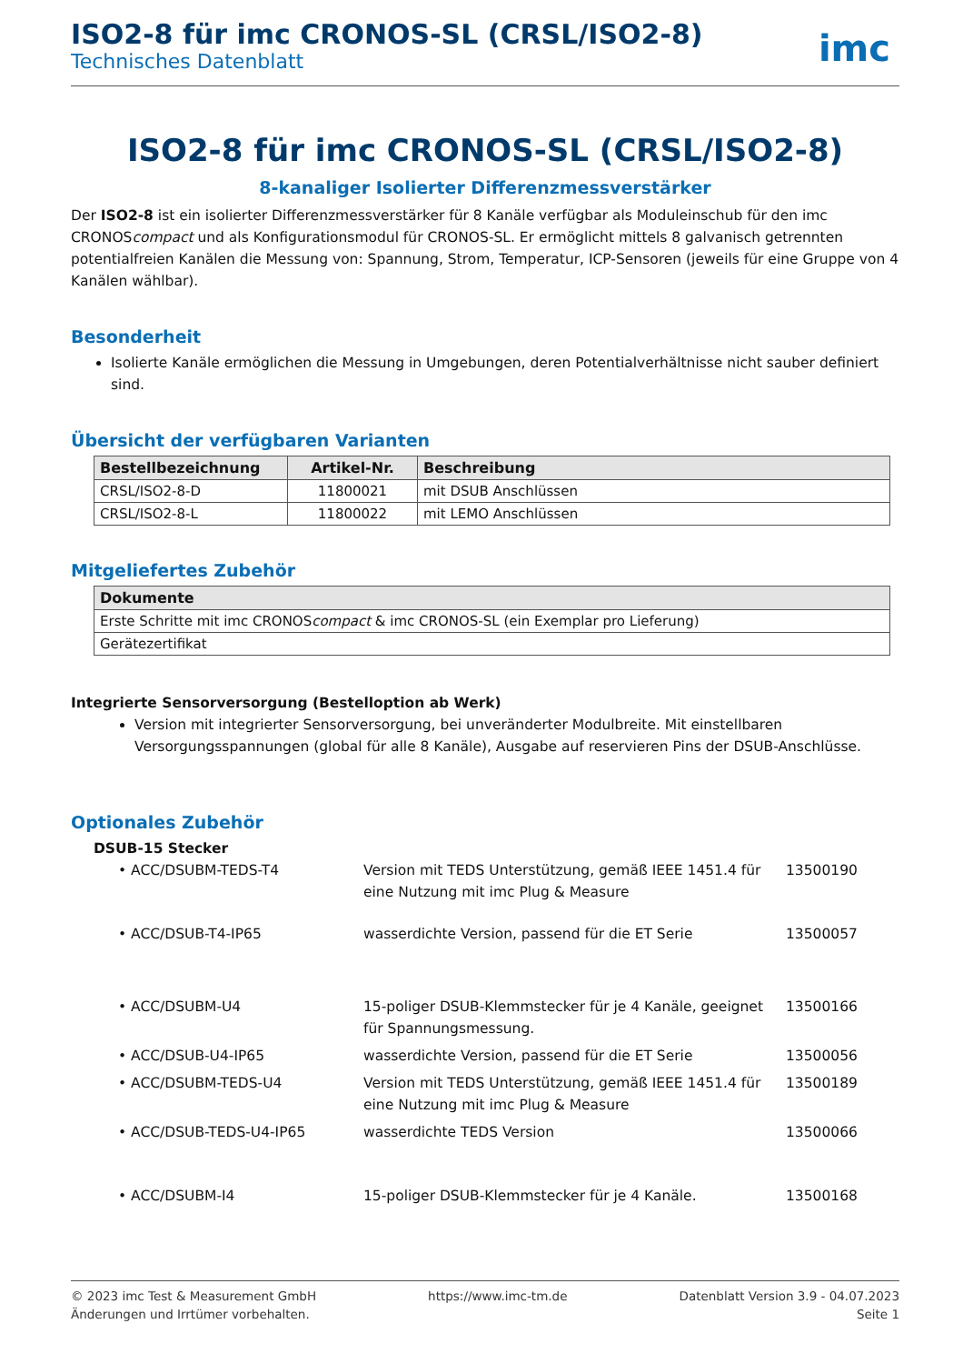ISO2-8 für imc CRONOS-SL (CRSL/ISO2-8)
Technisches Datenblatt
imc
ISO2-8 für imc CRONOS-SL (CRSL/ISO2-8)
8-kanaliger Isolierter Differenzmessverstärker
Der ISO2-8 ist ein isolierter Differenzmessverstärker für 8 Kanäle verfügbar als Moduleinschub für den imc CRONOScompact und als Konfigurationsmodul für CRONOS-SL. Er ermöglicht mittels 8 galvanisch getrennten potentialfreien Kanälen die Messung von: Spannung, Strom, Temperatur, ICP-Sensoren (jeweils für eine Gruppe von 4 Kanälen wählbar).
Besonderheit
Isolierte Kanäle ermöglichen die Messung in Umgebungen, deren Potentialverhältnisse nicht sauber definiert sind.
Übersicht der verfügbaren Varianten
| Bestellbezeichnung | Artikel-Nr. | Beschreibung |
| --- | --- | --- |
| CRSL/ISO2-8-D | 11800021 | mit DSUB Anschlüssen |
| CRSL/ISO2-8-L | 11800022 | mit LEMO Anschlüssen |
Mitgeliefertes Zubehör
| Dokumente |
| --- |
| Erste Schritte mit imc CRONOS compact & imc CRONOS-SL (ein Exemplar pro Lieferung) |
| Gerätezertifikat |
Integrierte Sensorversorgung (Bestelloption ab Werk)
Version mit integrierter Sensorversorgung, bei unveränderter Modulbreite. Mit einstellbaren Versorgungsspannungen (global für alle 8 Kanäle), Ausgabe auf reservieren Pins der DSUB-Anschlüsse.
Optionales Zubehör
DSUB-15 Stecker
• ACC/DSUBM-TEDS-T4
Version mit TEDS Unterstützung, gemäß IEEE 1451.4 für eine Nutzung mit imc Plug & Measure
13500190
• ACC/DSUB-T4-IP65
wasserdichte Version, passend für die ET Serie
13500057
• ACC/DSUBM-U4
15-poliger DSUB-Klemmstecker für je 4 Kanäle, geeignet für Spannungsmessung.
13500166
• ACC/DSUB-U4-IP65
wasserdichte Version, passend für die ET Serie
13500056
• ACC/DSUBM-TEDS-U4
Version mit TEDS Unterstützung, gemäß IEEE 1451.4 für eine Nutzung mit imc Plug & Measure
13500189
• ACC/DSUB-TEDS-U4-IP65
wasserdichte TEDS Version
13500066
• ACC/DSUBM-I4
15-poliger DSUB-Klemmstecker für je 4 Kanäle.
13500168
© 2023 imc Test & Measurement GmbH
Änderungen und Irrtümer vorbehalten.
https://www.imc-tm.de Datenblatt Version 3.9 - 04.07.2023
Seite 1